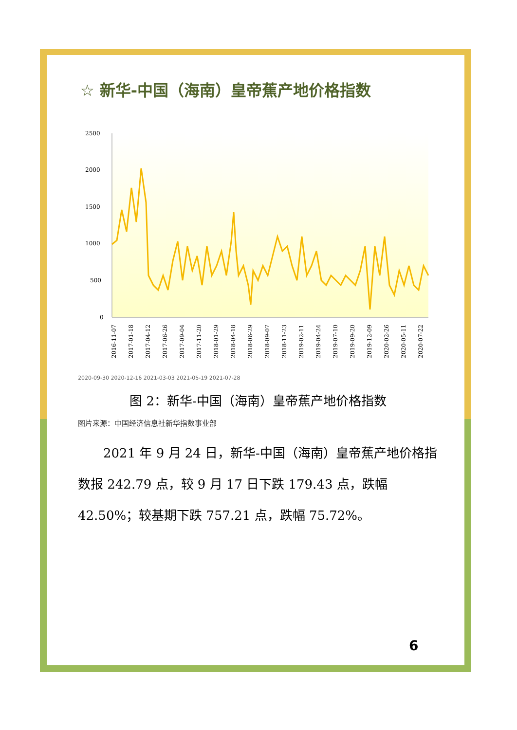☆ 新华-中国（海南）皇帝蕉产地价格指数
2500
2000
1500
1000
500
0
2016-11-07
2017-01-18
2017-04-12
2017-06-26
2017-09-04
2017-11-20
2018-01-29
2018-04-18
2018-06-29
2018-09-07
2018-11-23
2019-02-11
2019-04-24
2019-07-10
2019-09-20
2019-12-09
2020-02-26
2020-05-11
2020-07-22
2020-09-30 2020-12-16 2021-03-03 2021-05-19 2021-07-28
图 2：新华-中国（海南）皇帝蕉产地价格指数
图片来源：中国经济信息社新华指数事业部
2021 年 9 月 24 日，新华-中国（海南）皇帝蕉产地价格指数报 242.79 点，较 9 月 17 日下跌 179.43 点，跌幅 42.50%；较基期下跌 757.21 点，跌幅 75.72%。
6